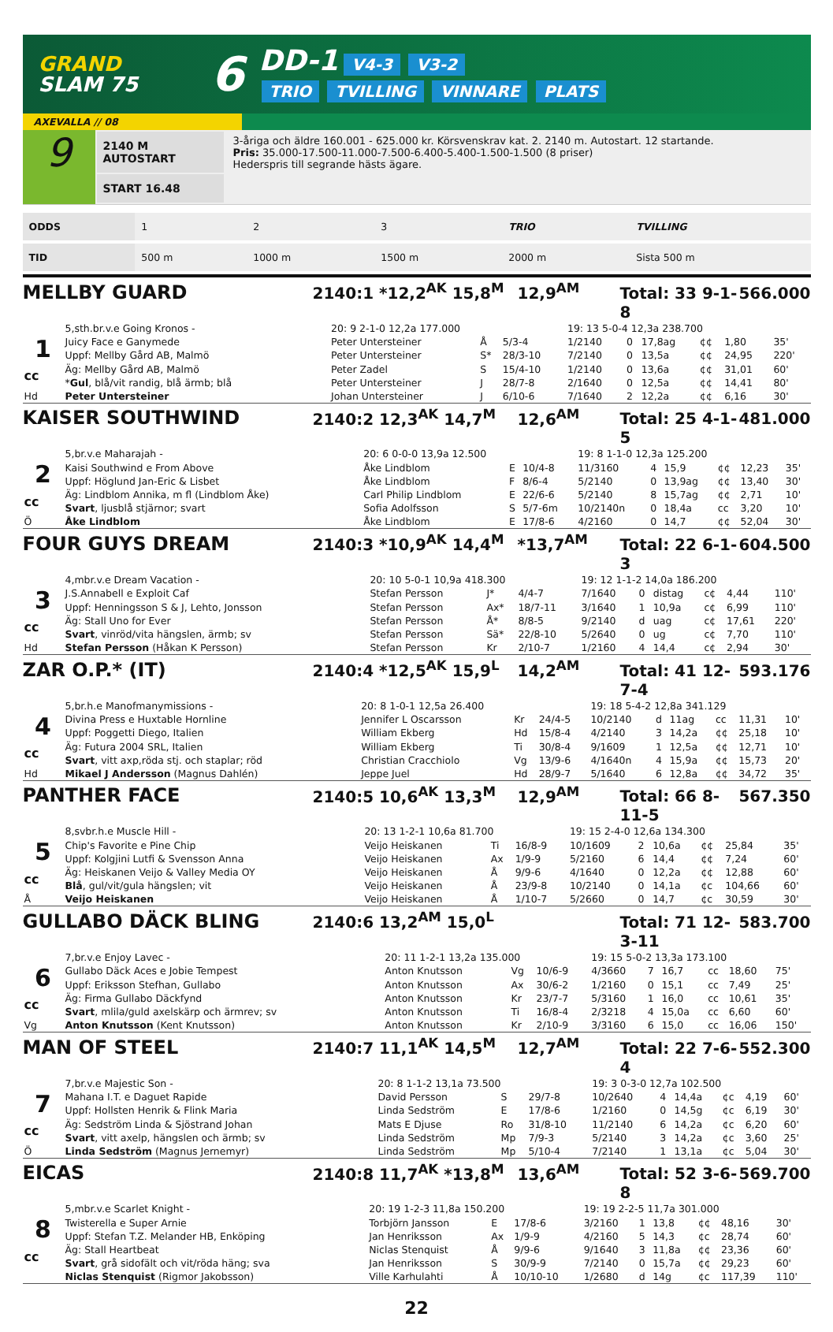GRAND
SLAM 75
6
DD-1 V4-3 V3-2
TRIO TVILLING VINNARE PLATS
AXEVALLA // 08
9
2140 M AUTOSTART
START 16.48
3-åriga och äldre 160.001 - 625.000 kr. Körsvenskrav kat. 2. 2140 m. Autostart. 12 startande.
Pris: 35.000-17.500-11.000-7.500-6.400-5.400-1.500-1.500 (8 priser)
Hederspris till segrande hästs ägare.
| ODDS | 1 | 2 | 3 | TRIO | TVILLING |
| TID | 500 m | 1000 m | 1500 m | 2000 m | Sista 500 m |
MELLBY GUARD 2140:1 *12,2<sup>AK</sup> 15,8<sup>M</sup> 12,9<sup>AM</sup> Total: 33 9-1-8 566.000
| | 5,sth.br.v.e Going Kronos - | 20: 9 2-1-0 12,2a 177.000 | | | 19: 13 5-0-4 12,3a 238.700 | | | | | |
| 1 | Juicy Face e Ganymede | Peter Untersteiner | Å | 5/3-4 | 1/2140 | 0 | 17,8ag | ¢¢ | 1,80 | 35' |
| | Uppf: Mellby Gård AB, Malmö | Peter Untersteiner | S* | 28/3-10 | 7/2140 | 0 | 13,5a | ¢¢ | 24,95 | 220' |
| cc | Äg: Mellby Gård AB, Malmö | Peter Zadel | S | 15/4-10 | 1/2140 | 0 | 13,6a | ¢¢ | 31,01 | 60' |
| | * Gul , blå/vit randig, blå ärmb; blå | Peter Untersteiner | J | 28/7-8 | 2/1640 | 0 | 12,5a | ¢¢ | 14,41 | 80' |
| Hd | Peter Untersteiner | Johan Untersteiner | J | 6/10-6 | 7/1640 | 2 | 12,2a | ¢¢ | 6,16 | 30' |
KAISER SOUTHWIND 2140:2 12,3<sup>AK</sup> 14,7<sup>M</sup> 12,6<sup>AM</sup> Total: 25 4-1-5 481.000
| | 5,br.v.e Maharajah - | 20: 6 0-0-0 13,9a 12.500 | | | 19: 8 1-1-0 12,3a 125.200 | | | | | |
| 2 | Kaisi Southwind e From Above | Åke Lindblom | E | 10/4-8 | 11/3160 | 4 | 15,9 | ¢¢ | 12,23 | 35' |
| | Uppf: Höglund Jan-Eric & Lisbet | Åke Lindblom | F | 8/6-4 | 5/2140 | 0 | 13,9ag | ¢¢ | 13,40 | 30' |
| cc | Äg: Lindblom Annika, m fl (Lindblom Åke) | Carl Philip Lindblom | E | 22/6-6 | 5/2140 | 8 | 15,7ag | ¢¢ | 2,71 | 10' |
| | Svart , ljusblå stjärnor; svart | Sofia Adolfsson | S | 5/7-6m | 10/2140n | 0 | 18,4a | cc | 3,20 | 10' |
| Ö | Åke Lindblom | Åke Lindblom | E | 17/8-6 | 4/2160 | 0 | 14,7 | ¢¢ | 52,04 | 30' |
FOUR GUYS DREAM 2140:3 *10,9<sup>AK</sup> 14,4<sup>M</sup> *13,7<sup>AM</sup> Total: 22 6-1-3 604.500
| | 4,mbr.v.e Dream Vacation - | 20: 10 5-0-1 10,9a 418.300 | | | 19: 12 1-1-2 14,0a 186.200 | | | | | |
| 3 | J.S.Annabell e Exploit Caf | Stefan Persson | J* | 4/4-7 | 7/1640 | 0 | distag | c¢ | 4,44 | 110' |
| | Uppf: Henningsson S & J, Lehto, Jonsson | Stefan Persson | Ax* | 18/7-11 | 3/1640 | 1 | 10,9a | c¢ | 6,99 | 110' |
| cc | Äg: Stall Uno for Ever | Stefan Persson | Å* | 8/8-5 | 9/2140 | d | uag | c¢ | 17,61 | 220' |
| | Svart , vinröd/vita hängslen, ärmb; sv | Stefan Persson | Sä* | 22/8-10 | 5/2640 | 0 | ug | c¢ | 7,70 | 110' |
| Hd | Stefan Persson (Håkan K Persson) | Stefan Persson | Kr | 2/10-7 | 1/2160 | 4 | 14,4 | c¢ | 2,94 | 30' |
ZAR O.P.* (IT) 2140:4 *12,5<sup>AK</sup> 15,9<sup>L</sup> 14,2<sup>AM</sup> Total: 41 12-7-4 593.176
| | 5,br.h.e Manofmanymissions - | 20: 8 1-0-1 12,5a 26.400 | | | 19: 18 5-4-2 12,8a 341.129 | | | | | |
| 4 | Divina Press e Huxtable Hornline | Jennifer L Oscarsson | Kr | 24/4-5 | 10/2140 | d | 11ag | cc | 11,31 | 10' |
| | Uppf: Poggetti Diego, Italien | William Ekberg | Hd | 15/8-4 | 4/2140 | 3 | 14,2a | ¢¢ | 25,18 | 10' |
| cc | Äg: Futura 2004 SRL, Italien | William Ekberg | Ti | 30/8-4 | 9/1609 | 1 | 12,5a | ¢¢ | 12,71 | 10' |
| | Svart , vitt axp,röda stj. och staplar; röd | Christian Cracchiolo | Vg | 13/9-6 | 4/1640n | 4 | 15,9a | ¢¢ | 15,73 | 20' |
| Hd | Mikael J Andersson (Magnus Dahlén) | Jeppe Juel | Hd | 28/9-7 | 5/1640 | 6 | 12,8a | ¢¢ | 34,72 | 35' |
PANTHER FACE 2140:5 10,6<sup>AK</sup> 13,3<sup>M</sup> 12,9<sup>AM</sup> Total: 66 8-11-5 567.350
| | 8,svbr.h.e Muscle Hill - | 20: 13 1-2-1 10,6a 81.700 | | | 19: 15 2-4-0 12,6a 134.300 | | | | | |
| 5 | Chip's Favorite e Pine Chip | Veijo Heiskanen | Ti | 16/8-9 | 10/1609 | 2 | 10,6a | ¢¢ | 25,84 | 35' |
| | Uppf: Kolgjini Lutfi & Svensson Anna | Veijo Heiskanen | Ax | 1/9-9 | 5/2160 | 6 | 14,4 | ¢¢ | 7,24 | 60' |
| cc | Äg: Heiskanen Veijo & Valley Media OY | Veijo Heiskanen | Å | 9/9-6 | 4/1640 | 0 | 12,2a | ¢¢ | 12,88 | 60' |
| | Blå , gul/vit/gula hängslen; vit | Veijo Heiskanen | Å | 23/9-8 | 10/2140 | 0 | 14,1a | ¢c | 104,66 | 60' |
| Å | Veijo Heiskanen | Veijo Heiskanen | Å | 1/10-7 | 5/2660 | 0 | 14,7 | ¢c | 30,59 | 30' |
GULLABO DÄCK BLING 2140:6 13,2<sup>AM</sup> 15,0<sup>L</sup> Total: 71 12-3-11 583.700
| | 7,br.v.e Enjoy Lavec - | 20: 11 1-2-1 13,2a 135.000 | | | 19: 15 5-0-2 13,3a 173.100 | | | | | |
| 6 | Gullabo Däck Aces e Jobie Tempest | Anton Knutsson | Vg | 10/6-9 | 4/3660 | 7 | 16,7 | cc | 18,60 | 75' |
| | Uppf: Eriksson Stefhan, Gullabo | Anton Knutsson | Ax | 30/6-2 | 1/2160 | 0 | 15,1 | cc | 7,49 | 25' |
| cc | Äg: Firma Gullabo Däckfynd | Anton Knutsson | Kr | 23/7-7 | 5/3160 | 1 | 16,0 | cc | 10,61 | 35' |
| | Svart , mlila/guld axelskärp och ärmrev; sv | Anton Knutsson | Ti | 16/8-4 | 2/3218 | 4 | 15,0a | cc | 6,60 | 60' |
| Vg | Anton Knutsson (Kent Knutsson) | Anton Knutsson | Kr | 2/10-9 | 3/3160 | 6 | 15,0 | cc | 16,06 | 150' |
MAN OF STEEL 2140:7 11,1<sup>AK</sup> 14,5<sup>M</sup> 12,7<sup>AM</sup> Total: 22 7-6-4 552.300
| | 7,br.v.e Majestic Son - | 20: 8 1-1-2 13,1a 73.500 | | | 19: 3 0-3-0 12,7a 102.500 | | | | | |
| 7 | Mahana I.T. e Daguet Rapide | David Persson | S | 29/7-8 | 10/2640 | 4 | 14,4a | ¢c | 4,19 | 60' |
| | Uppf: Hollsten Henrik & Flink Maria | Linda Sedström | E | 17/8-6 | 1/2160 | 0 | 14,5g | ¢c | 6,19 | 30' |
| cc | Äg: Sedström Linda & Sjöstrand Johan | Mats E Djuse | Ro | 31/8-10 | 11/2140 | 6 | 14,2a | ¢c | 6,20 | 60' |
| | Svart , vitt axelp, hängslen och ärmb; sv | Linda Sedström | Mp | 7/9-3 | 5/2140 | 3 | 14,2a | ¢c | 3,60 | 25' |
| Ö | Linda Sedström (Magnus Jernemyr) | Linda Sedström | Mp | 5/10-4 | 7/2140 | 1 | 13,1a | ¢c | 5,04 | 30' |
EICAS 2140:8 11,7<sup>AK</sup> *13,8<sup>M</sup> 13,6<sup>AM</sup> Total: 52 3-6-8 569.700
| | 5,mbr.v.e Scarlet Knight - | 20: 19 1-2-3 11,8a 150.200 | | | 19: 19 2-2-5 11,7a 301.000 | | | | | |
| 8 | Twisterella e Super Arnie | Torbjörn Jansson | E | 17/8-6 | 3/2160 | 1 | 13,8 | ¢¢ | 48,16 | 30' |
| | Uppf: Stefan T.Z. Melander HB, Enköping | Jan Henriksson | Ax | 1/9-9 | 4/2160 | 5 | 14,3 | ¢c | 28,74 | 60' |
| cc | Äg: Stall Heartbeat | Niclas Stenquist | Å | 9/9-6 | 9/1640 | 3 | 11,8a | ¢¢ | 23,36 | 60' |
| | Svart , grå sidofält och vit/röda häng; sva | Jan Henriksson | S | 30/9-9 | 7/2140 | 0 | 15,7a | ¢¢ | 29,23 | 60' |
| | Niclas Stenquist (Rigmor Jakobsson) | Ville Karhulahti | Å | 10/10-10 | 1/2680 | d | 14g | ¢c | 117,39 | 110' |
22